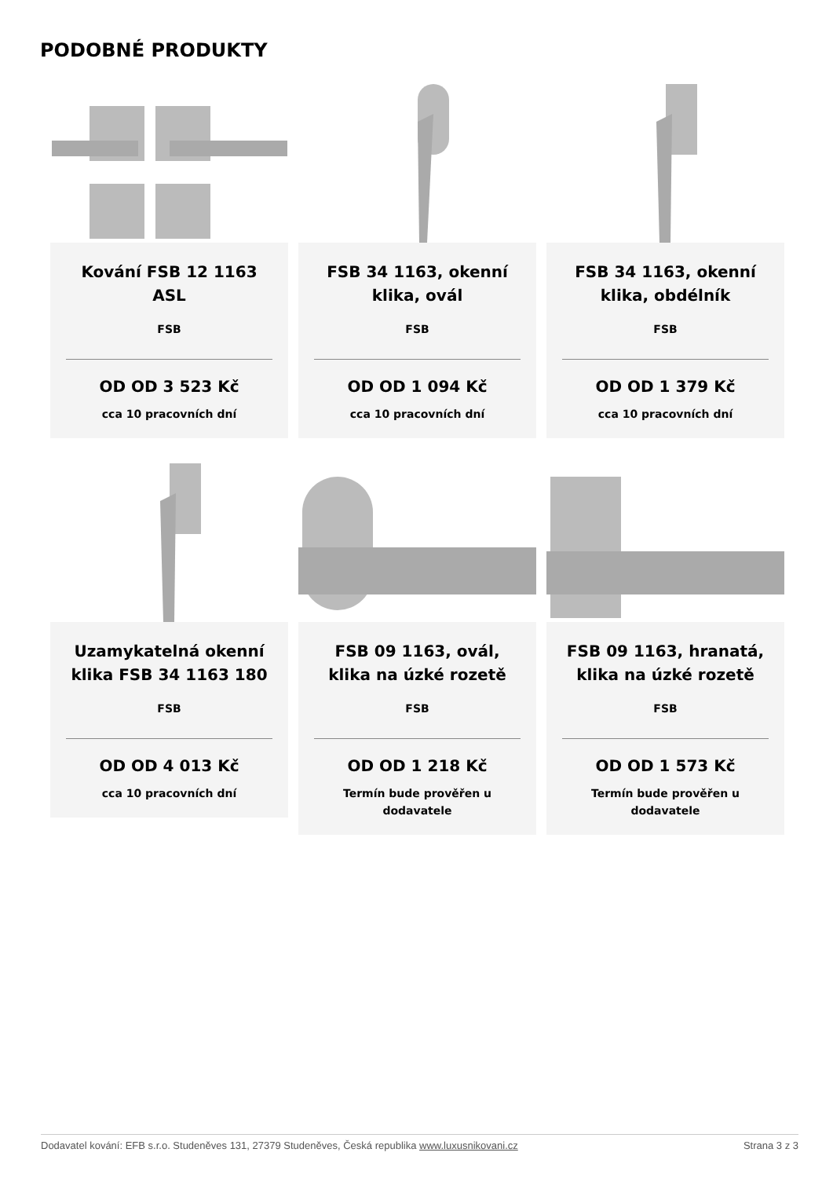PODOBNÉ PRODUKTY
Kování FSB 12 1163 ASL
FSB
OD OD 3 523 Kč
cca 10 pracovních dní
FSB 34 1163, okenní klika, ovál
FSB
OD OD 1 094 Kč
cca 10 pracovních dní
FSB 34 1163, okenní klika, obdélník
FSB
OD OD 1 379 Kč
cca 10 pracovních dní
Uzamykatelná okenní klika FSB 34 1163 180
FSB
OD OD 4 013 Kč
cca 10 pracovních dní
FSB 09 1163, ovál, klika na úzké rozetě
FSB
OD OD 1 218 Kč
Termín bude prověřen u dodavatele
FSB 09 1163, hranatá, klika na úzké rozetě
FSB
OD OD 1 573 Kč
Termín bude prověřen u dodavatele
Dodavatel kování: EFB s.r.o. Studeněves 131, 27379 Studeněves, Česká republika www.luxusnikovani.cz Strana 3 z 3